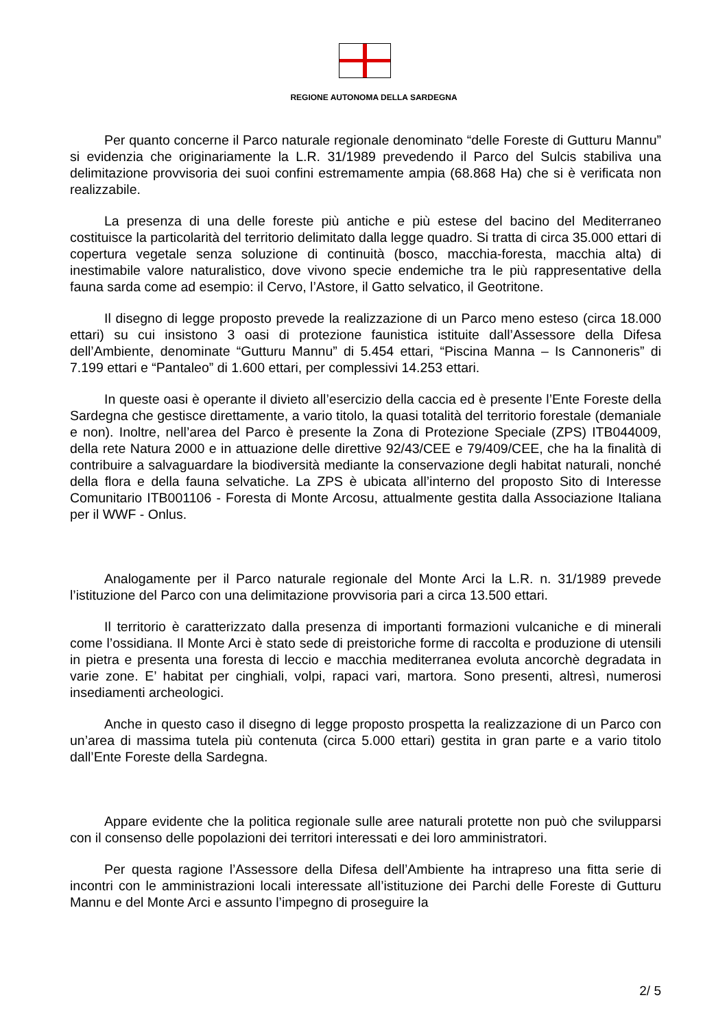REGIONE AUTONOMA DELLA SARDEGNA
Per quanto concerne il Parco naturale regionale denominato “delle Foreste di Gutturu Mannu” si evidenzia che originariamente la L.R. 31/1989 prevedendo il Parco del Sulcis stabiliva una delimitazione provvisoria dei suoi confini estremamente ampia (68.868 Ha) che si è verificata non realizzabile.
La presenza di una delle foreste più antiche e più estese del bacino del Mediterraneo costituisce la particolarità del territorio delimitato dalla legge quadro. Si tratta di circa 35.000 ettari di copertura vegetale senza soluzione di continuità (bosco, macchia-foresta, macchia alta) di inestimabile valore naturalistico, dove vivono specie endemiche tra le più rappresentative della fauna sarda come ad esempio: il Cervo, l’Astore, il Gatto selvatico, il Geotritone.
Il disegno di legge proposto prevede la realizzazione di un Parco meno esteso (circa 18.000 ettari) su cui insistono 3 oasi di protezione faunistica istituite dall’Assessore della Difesa dell’Ambiente, denominate “Gutturu Mannu” di 5.454 ettari, “Piscina Manna – Is Cannoneris” di 7.199 ettari e “Pantaleo” di 1.600 ettari, per complessivi 14.253 ettari.
In queste oasi è operante il divieto all’esercizio della caccia ed è presente l’Ente Foreste della Sardegna che gestisce direttamente, a vario titolo, la quasi totalità del territorio forestale (demaniale e non). Inoltre, nell’area del Parco è presente la Zona di Protezione Speciale (ZPS) ITB044009, della rete Natura 2000 e in attuazione delle direttive 92/43/CEE e 79/409/CEE, che ha la finalità di contribuire a salvaguardare la biodiversità mediante la conservazione degli habitat naturali, nonché della flora e della fauna selvatiche. La ZPS è ubicata all’interno del proposto Sito di Interesse Comunitario ITB001106 - Foresta di Monte Arcosu, attualmente gestita dalla Associazione Italiana per il WWF - Onlus.
Analogamente per il Parco naturale regionale del Monte Arci la L.R. n. 31/1989 prevede l’istituzione del Parco con una delimitazione provvisoria pari a circa 13.500 ettari.
Il territorio è caratterizzato dalla presenza di importanti formazioni vulcaniche e di minerali come l’ossidiana. Il Monte Arci è stato sede di preistoriche forme di raccolta e produzione di utensili in pietra e presenta una foresta di leccio e macchia mediterranea evoluta ancorchè degradata in varie zone. E’ habitat per cinghiali, volpi, rapaci vari, martora. Sono presenti, altresì, numerosi insediamenti archeologici.
Anche in questo caso il disegno di legge proposto prospetta la realizzazione di un Parco con un’area di massima tutela più contenuta (circa 5.000 ettari) gestita in gran parte e a vario titolo dall’Ente Foreste della Sardegna.
Appare evidente che la politica regionale sulle aree naturali protette non può che svilupparsi con il consenso delle popolazioni dei territori interessati e dei loro amministratori.
Per questa ragione l’Assessore della Difesa dell’Ambiente ha intrapreso una fitta serie di incontri con le amministrazioni locali interessate all’istituzione dei Parchi delle Foreste di Gutturu Mannu e del Monte Arci e assunto l’impegno di proseguire la
2/ 5